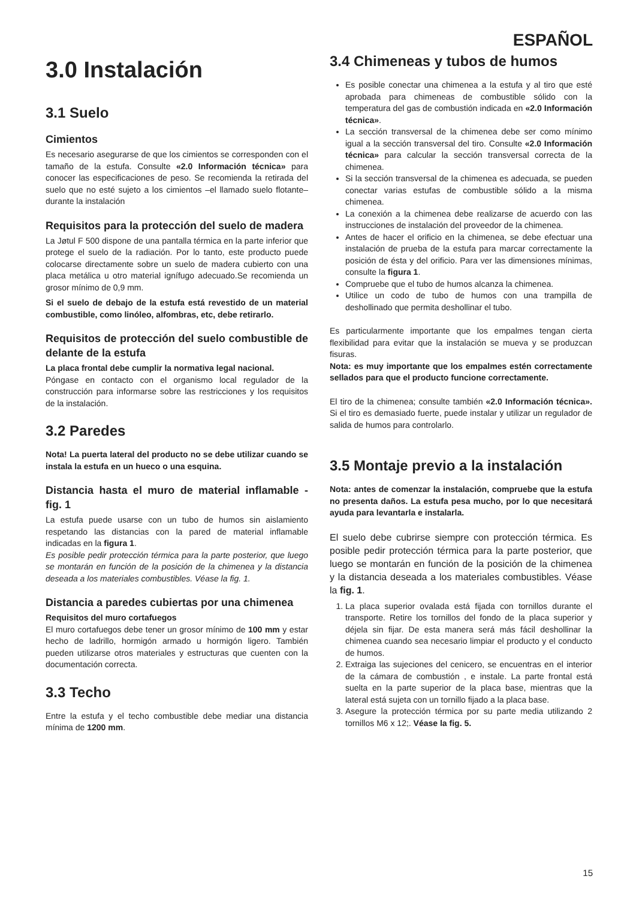ESPAÑOL
3.0 Instalación
3.1 Suelo
Cimientos
Es necesario asegurarse de que los cimientos se corresponden con el tamaño de la estufa. Consulte «2.0 Información técnica» para conocer las especificaciones de peso. Se recomienda la retirada del suelo que no esté sujeto a los cimientos –el llamado suelo flotante– durante la instalación
Requisitos para la protección del suelo de madera
La Jøtul F 500 dispone de una pantalla térmica en la parte inferior que protege el suelo de la radiación. Por lo tanto, este producto puede colocarse directamente sobre un suelo de madera cubierto con una placa metálica u otro material ignífugo adecuado.Se recomienda un grosor mínimo de 0,9 mm.
Si el suelo de debajo de la estufa está revestido de un material combustible, como linóleo, alfombras, etc, debe retirarlo.
Requisitos de protección del suelo combustible de delante de la estufa
La placa frontal debe cumplir la normativa legal nacional.
Póngase en contacto con el organismo local regulador de la construcción para informarse sobre las restricciones y los requisitos de la instalación.
3.2 Paredes
Nota! La puerta lateral del producto no se debe utilizar cuando se instala la estufa en un hueco o una esquina.
Distancia hasta el muro de material inflamable - fig. 1
La estufa puede usarse con un tubo de humos sin aislamiento respetando las distancias con la pared de material inflamable indicadas en la figura 1.
Es posible pedir protección térmica para la parte posterior, que luego se montarán en función de la posición de la chimenea y la distancia deseada a los materiales combustibles. Véase la fig. 1.
Distancia a paredes cubiertas por una chimenea
Requisitos del muro cortafuegos
El muro cortafuegos debe tener un grosor mínimo de 100 mm y estar hecho de ladrillo, hormigón armado u hormigón ligero. También pueden utilizarse otros materiales y estructuras que cuenten con la documentación correcta.
3.3 Techo
Entre la estufa y el techo combustible debe mediar una distancia mínima de 1200 mm.
3.4 Chimeneas y tubos de humos
Es posible conectar una chimenea a la estufa y al tiro que esté aprobada para chimeneas de combustible sólido con la temperatura del gas de combustión indicada en «2.0 Información técnica».
La sección transversal de la chimenea debe ser como mínimo igual a la sección transversal del tiro. Consulte «2.0 Información técnica» para calcular la sección transversal correcta de la chimenea.
Si la sección transversal de la chimenea es adecuada, se pueden conectar varias estufas de combustible sólido a la misma chimenea.
La conexión a la chimenea debe realizarse de acuerdo con las instrucciones de instalación del proveedor de la chimenea.
Antes de hacer el orificio en la chimenea, se debe efectuar una instalación de prueba de la estufa para marcar correctamente la posición de ésta y del orificio. Para ver las dimensiones mínimas, consulte la figura 1.
Compruebe que el tubo de humos alcanza la chimenea.
Utilice un codo de tubo de humos con una trampilla de deshollinado que permita deshollinar el tubo.
Es particularmente importante que los empalmes tengan cierta flexibilidad para evitar que la instalación se mueva y se produzcan fisuras.
Nota: es muy importante que los empalmes estén correctamente sellados para que el producto funcione correctamente.
El tiro de la chimenea; consulte también «2.0 Información técnica». Si el tiro es demasiado fuerte, puede instalar y utilizar un regulador de salida de humos para controlarlo.
3.5 Montaje previo a la instalación
Nota: antes de comenzar la instalación, compruebe que la estufa no presenta daños. La estufa pesa mucho, por lo que necesitará ayuda para levantarla e instalarla.
El suelo debe cubrirse siempre con protección térmica. Es posible pedir protección térmica para la parte posterior, que luego se montarán en función de la posición de la chimenea y la distancia deseada a los materiales combustibles. Véase la fig. 1.
1. La placa superior ovalada está fijada con tornillos durante el transporte. Retire los tornillos del fondo de la placa superior y déjela sin fijar. De esta manera será más fácil deshollinar la chimenea cuando sea necesario limpiar el producto y el conducto de humos.
2. Extraiga las sujeciones del cenicero, se encuentras en el interior de la cámara de combustión , e instale. La parte frontal está suelta en la parte superior de la placa base, mientras que la lateral está sujeta con un tornillo fijado a la placa base.
3. Asegure la protección térmica por su parte media utilizando 2 tornillos M6 x 12;. Véase la fig. 5.
15